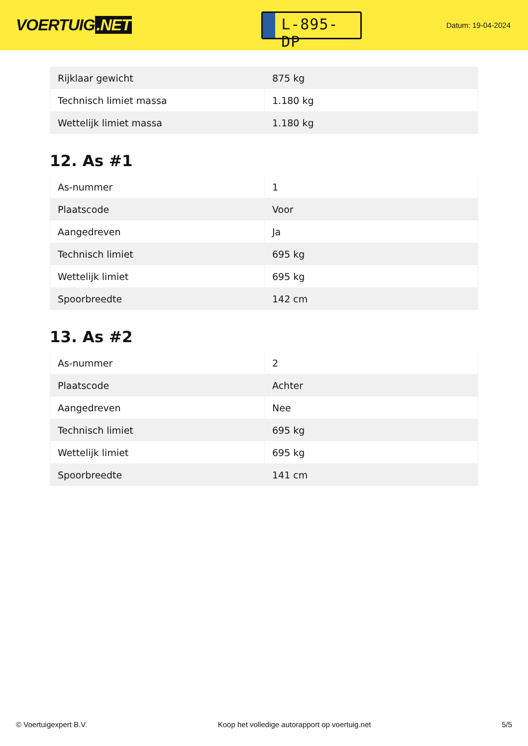VOERTUIG.NET
L-895-DP
Datum: 19-04-2024
| Rijklaar gewicht | 875 kg |
| Technisch limiet massa | 1.180 kg |
| Wettelijk limiet massa | 1.180 kg |
12. As #1
| As-nummer | 1 |
| Plaatscode | Voor |
| Aangedreven | Ja |
| Technisch limiet | 695 kg |
| Wettelijk limiet | 695 kg |
| Spoorbreedte | 142 cm |
13. As #2
| As-nummer | 2 |
| Plaatscode | Achter |
| Aangedreven | Nee |
| Technisch limiet | 695 kg |
| Wettelijk limiet | 695 kg |
| Spoorbreedte | 141 cm |
© Voertuigexpert B.V. Koop het volledige autorapport op voertuig.net 5/5